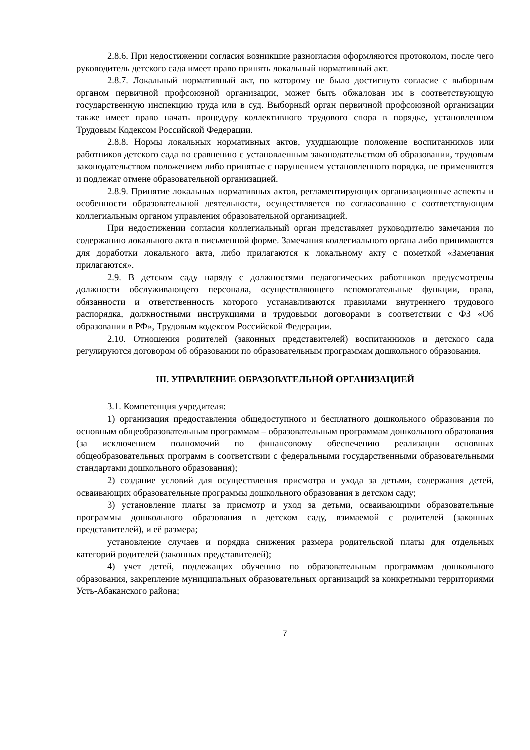2.8.6. При недостижении согласия возникшие разногласия оформляются протоколом, после чего руководитель детского сада имеет право принять локальный нормативный акт.
2.8.7. Локальный нормативный акт, по которому не было достигнуто согласие с выборным органом первичной профсоюзной организации, может быть обжалован им в соответствующую государственную инспекцию труда или в суд. Выборный орган первичной профсоюзной организации также имеет право начать процедуру коллективного трудового спора в порядке, установленном Трудовым Кодексом Российской Федерации.
2.8.8. Нормы локальных нормативных актов, ухудшающие положение воспитанников или работников детского сада по сравнению с установленным законодательством об образовании, трудовым законодательством положением либо принятые с нарушением установленного порядка, не применяются и подлежат отмене образовательной организацией.
2.8.9. Принятие локальных нормативных актов, регламентирующих организационные аспекты и особенности образовательной деятельности, осуществляется по согласованию с соответствующим коллегиальным органом управления образовательной организацией.
При недостижении согласия коллегиальный орган представляет руководителю замечания по содержанию локального акта в письменной форме. Замечания коллегиального органа либо принимаются для доработки локального акта, либо прилагаются к локальному акту с пометкой «Замечания прилагаются».
2.9. В детском саду наряду с должностями педагогических работников предусмотрены должности обслуживающего персонала, осуществляющего вспомогательные функции, права, обязанности и ответственность которого устанавливаются правилами внутреннего трудового распорядка, должностными инструкциями и трудовыми договорами в соответствии с ФЗ «Об образовании в РФ», Трудовым кодексом Российской Федерации.
2.10. Отношения родителей (законных представителей) воспитанников и детского сада регулируются договором об образовании по образовательным программам дошкольного образования.
III. УПРАВЛЕНИЕ ОБРАЗОВАТЕЛЬНОЙ ОРГАНИЗАЦИЕЙ
3.1. Компетенция учредителя:
1) организация предоставления общедоступного и бесплатного дошкольного образования по основным общеобразовательным программам – образовательным программам дошкольного образования (за исключением полномочий по финансовому обеспечению реализации основных общеобразовательных программ в соответствии с федеральными государственными образовательными стандартами дошкольного образования);
2) создание условий для осуществления присмотра и ухода за детьми, содержания детей, осваивающих образовательные программы дошкольного образования в детском саду;
3) установление платы за присмотр и уход за детьми, осваивающими образовательные программы дошкольного образования в детском саду, взимаемой с родителей (законных представителей), и её размера;
установление случаев и порядка снижения размера родительской платы для отдельных категорий родителей (законных представителей);
4) учет детей, подлежащих обучению по образовательным программам дошкольного образования, закрепление муниципальных образовательных организаций за конкретными территориями Усть-Абаканского района;
7